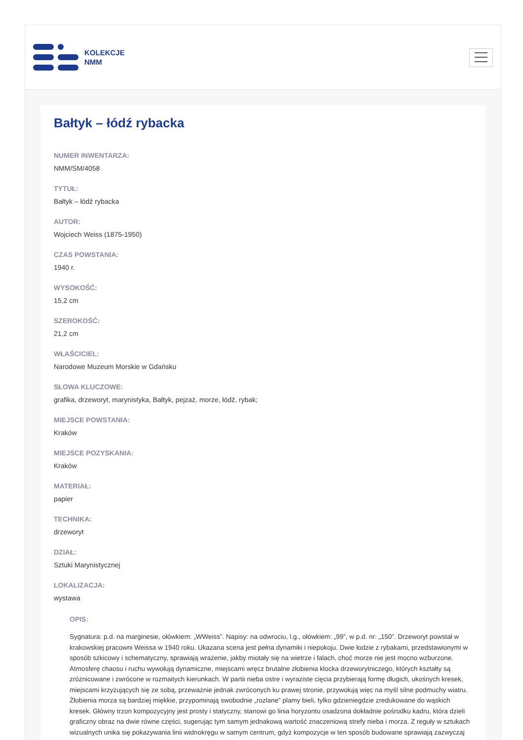KOLEKCJE
NMM
Bałtyk – łódź rybacka
NUMER INWENTARZA:
NMM/SM/4058
TYTUŁ:
Bałtyk – łódź rybacka
AUTOR:
Wojciech Weiss (1875-1950)
CZAS POWSTANIA:
1940 r.
WYSOKOŚĆ:
15,2 cm
SZEROKOŚĆ:
21,2 cm
WŁAŚCICIEL:
Narodowe Muzeum Morskie w Gdańsku
SŁOWA KLUCZOWE:
grafika, drzeworyt, marynistyka, Bałtyk, pejzaż, morze, łódź, rybak;
MIEJSCE POWSTANIA:
Kraków
MIEJSCE POZYSKANIA:
Kraków
MATERIAŁ:
papier
TECHNIKA:
drzeworyt
DZIAŁ:
Sztuki Marynistycznej
LOKALIZACJA:
wystawa
OPIS:
Sygnatura: p.d. na marginesie, ołówkiem: „WWeiss”. Napisy: na odwrociu, l.g., ołówkiem: „99”, w p.d. nr: „150”. Drzeworyt powstał w krakowskiej pracowni Weissa w 1940 roku. Ukazana scena jest pełna dynamiki i niepokoju. Dwie łodzie z rybakami, przedstawionymi w sposób szkicowy i schematyczny, sprawiają wrażenie, jakby miotały się na wietrze i falach, choć morze nie jest mocno wzburzone. Atmosferę chaosu i ruchu wywołują dynamiczne, miejscami wręcz brutalne żłobienia klocka drzeworytniczego, których kształty są zróżnicowane i zwrócone w rozmaitych kierunkach. W partii nieba ostre i wyraziste cięcia przybierają formę długich, ukośnych kresek, miejscami krzyżujących się ze sobą, przeważnie jednak zwróconych ku prawej stronie, przywołują więc na myśl silne podmuchy wiatru. Żłobienia morza są bardziej miękkie, przypominają swobodnie „rozlane” plamy bieli, tylko gdzieniegdzie zredukowane do wąskich kresek. Główny trzon kompozycyjny jest prosty i statyczny, stanowi go linia horyzontu osadzona dokładnie pośrodku kadru, która dzieli graficzny obraz na dwie równe części, sugerując tym samym jednakową wartość znaczeniową strefy nieba i morza. Z reguły w sztukach wizualnych unika się pokazywania linii widnokręgu w samym centrum, gdyż kompozycje w ten sposób budowane sprawiają zazwyczaj